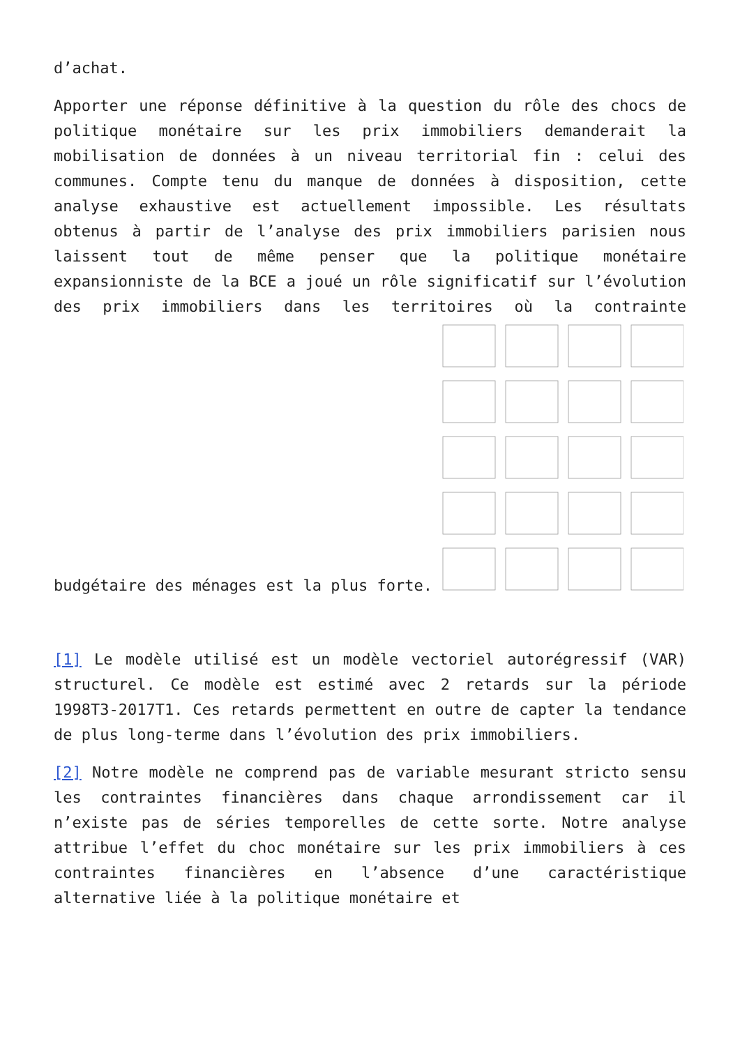d’achat.
Apporter une réponse définitive à la question du rôle des chocs de politique monétaire sur les prix immobiliers demanderait la mobilisation de données à un niveau territorial fin : celui des communes. Compte tenu du manque de données à disposition, cette analyse exhaustive est actuellement impossible. Les résultats obtenus à partir de l’analyse des prix immobiliers parisien nous laissent tout de même penser que la politique monétaire expansionniste de la BCE a joué un rôle significatif sur l’évolution des prix immobiliers dans les territoires où la contrainte budgétaire des ménages est la plus forte.
[1] Le modèle utilisé est un modèle vectoriel autorégressif (VAR) structurel. Ce modèle est estimé avec 2 retards sur la période 1998T3-2017T1. Ces retards permettent en outre de capter la tendance de plus long-terme dans l’évolution des prix immobiliers.
[2] Notre modèle ne comprend pas de variable mesurant stricto sensu les contraintes financières dans chaque arrondissement car il n’existe pas de séries temporelles de cette sorte. Notre analyse attribue l’effet du choc monétaire sur les prix immobiliers à ces contraintes financières en l’absence d’une caractéristique alternative liée à la politique monétaire et